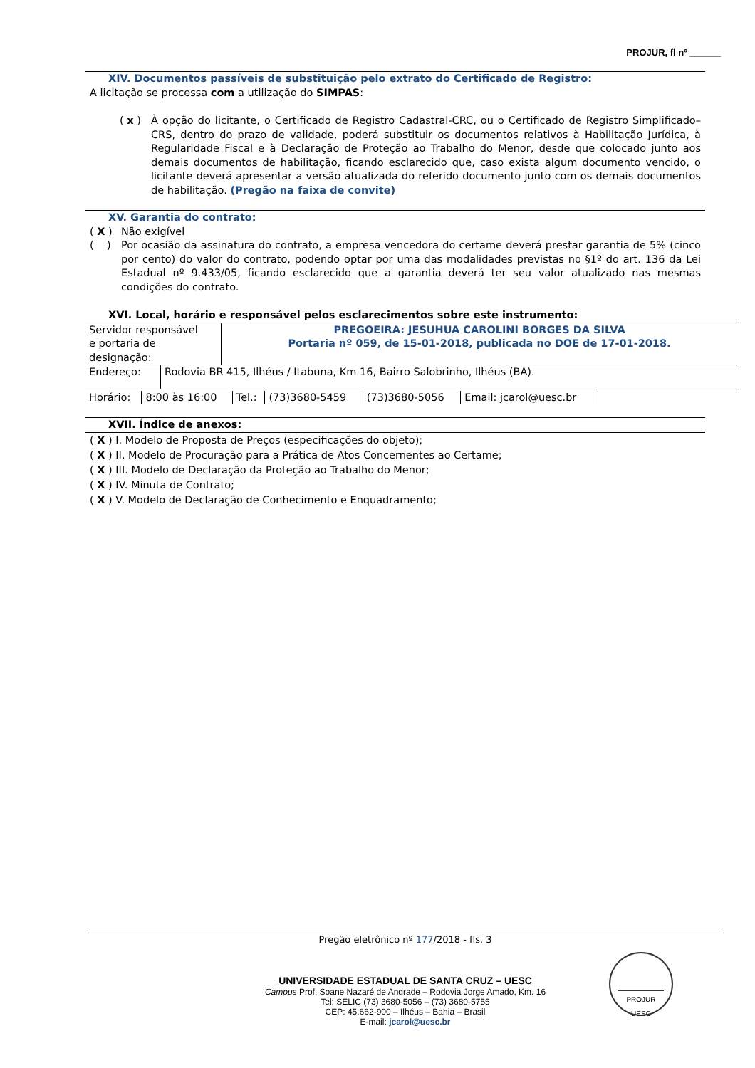PROJUR, fl nº ______
XIV. Documentos passíveis de substituição pelo extrato do Certificado de Registro:
A licitação se processa com a utilização do SIMPAS:
( x ) À opção do licitante, o Certificado de Registro Cadastral-CRC, ou o Certificado de Registro Simplificado–CRS, dentro do prazo de validade, poderá substituir os documentos relativos à Habilitação Jurídica, à Regularidade Fiscal e à Declaração de Proteção ao Trabalho do Menor, desde que colocado junto aos demais documentos de habilitação, ficando esclarecido que, caso exista algum documento vencido, o licitante deverá apresentar a versão atualizada do referido documento junto com os demais documentos de habilitação. (Pregão na faixa de convite)
XV. Garantia do contrato:
( X ) Não exigível
( ) Por ocasião da assinatura do contrato, a empresa vencedora do certame deverá prestar garantia de 5% (cinco por cento) do valor do contrato, podendo optar por uma das modalidades previstas no §1º do art. 136 da Lei Estadual nº 9.433/05, ficando esclarecido que a garantia deverá ter seu valor atualizado nas mesmas condições do contrato.
XVI. Local, horário e responsável pelos esclarecimentos sobre este instrumento:
| Servidor responsável e portaria de designação: | PREGOEIRA: JESUHUA CAROLINI BORGES DA SILVA Portaria nº 059, de 15-01-2018, publicada no DOE de 17-01-2018. |
| Endereço: | Rodovia BR 415, Ilhéus / Itabuna, Km 16, Bairro Salobrinho, Ilhéus (BA). |
| Horário: | 8:00 às 16:00 | Tel.: | (73)3680-5459 | (73)3680-5056 | Email: jcarol@uesc.br |
XVII. Índice de anexos:
( X ) I. Modelo de Proposta de Preços (especificações do objeto);
( X ) II. Modelo de Procuração para a Prática de Atos Concernentes ao Certame;
( X ) III. Modelo de Declaração da Proteção ao Trabalho do Menor;
( X ) IV. Minuta de Contrato;
( X ) V. Modelo de Declaração de Conhecimento e Enquadramento;
Pregão eletrônico nº 177/2018 - fls. 3
UNIVERSIDADE ESTADUAL DE SANTA CRUZ – UESC
Campus Prof. Soane Nazaré de Andrade – Rodovia Jorge Amado, Km. 16
Tel: SELIC (73) 3680-5056 – (73) 3680-5755
CEP: 45.662-900 – Ilhéus – Bahia – Brasil
E-mail: jcarol@uesc.br
PROJUR
UESC